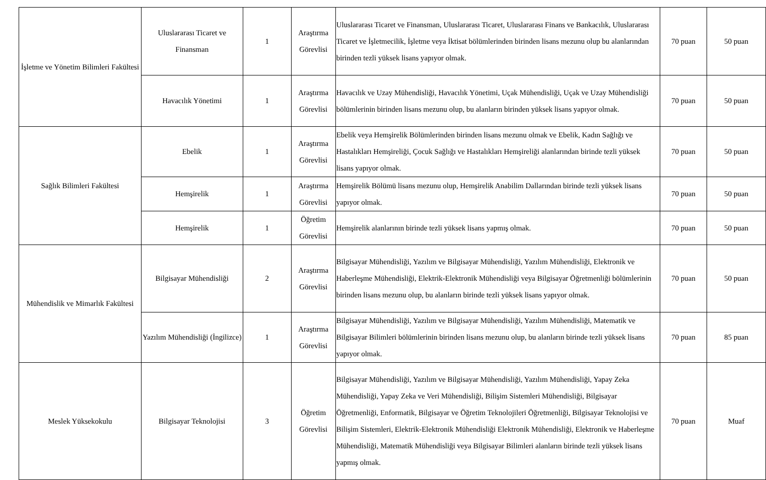| İşletme ve Yönetim Bilimleri Fakültesi | Uluslararası Ticaret ve Finansman | 1 | Araştırma Görevlisi | Uluslararası Ticaret ve Finansman, Uluslararası Ticaret, Uluslararası Finans ve Bankacılık, Uluslararası Ticaret ve İşletmecilik, İşletme veya İktisat bölümlerinden birinden lisans mezunu olup bu alanlarından birinden tezli yüksek lisans yapıyor olmak. | 70 puan | 50 puan |
| | Havacılık Yönetimi | 1 | Araştırma Görevlisi | Havacılık ve Uzay Mühendisliği, Havacılık Yönetimi, Uçak Mühendisliği, Uçak ve Uzay Mühendisliği bölümlerinin birinden lisans mezunu olup, bu alanların birinden yüksek lisans yapıyor olmak. | 70 puan | 50 puan |
| Sağlık Bilimleri Fakültesi | Ebelik | 1 | Araştırma Görevlisi | Ebelik veya Hemşirelik Bölümlerinden birinden lisans mezunu olmak ve Ebelik, Kadın Sağlığı ve Hastalıkları Hemşireliği, Çocuk Sağlığı ve Hastalıkları Hemşireliği alanlarından birinde tezli yüksek lisans yapıyor olmak. | 70 puan | 50 puan |
| | Hemşirelik | 1 | Araştırma Görevlisi | Hemşirelik Bölümü lisans mezunu olup, Hemşirelik Anabilim Dallarından birinde tezli yüksek lisans yapıyor olmak. | 70 puan | 50 puan |
| | Hemşirelik | 1 | Öğretim Görevlisi | Hemşirelik alanlarının birinde tezli yüksek lisans yapmış olmak. | 70 puan | 50 puan |
| Mühendislik ve Mimarlık Fakültesi | Bilgisayar Mühendisliği | 2 | Araştırma Görevlisi | Bilgisayar Mühendisliği, Yazılım ve Bilgisayar Mühendisliği, Yazılım Mühendisliği, Elektronik ve Haberleşme Mühendisliği, Elektrik-Elektronik Mühendisliği veya Bilgisayar Öğretmenliği bölümlerinin birinden lisans mezunu olup, bu alanların birinde tezli yüksek lisans yapıyor olmak. | 70 puan | 50 puan |
| | Yazılım Mühendisliği (İngilizce) | 1 | Araştırma Görevlisi | Bilgisayar Mühendisliği, Yazılım ve Bilgisayar Mühendisliği, Yazılım Mühendisliği, Matematik ve Bilgisayar Bilimleri bölümlerinin birinden lisans mezunu olup, bu alanların birinde tezli yüksek lisans yapıyor olmak. | 70 puan | 85 puan |
| Meslek Yüksekokulu | Bilgisayar Teknolojisi | 3 | Öğretim Görevlisi | Bilgisayar Mühendisliği, Yazılım ve Bilgisayar Mühendisliği, Yazılım Mühendisliği, Yapay Zeka Mühendisliği, Yapay Zeka ve Veri Mühendisliği, Bilişim Sistemleri Mühendisliği, Bilgisayar Öğretmenliği, Enformatik, Bilgisayar ve Öğretim Teknolojileri Öğretmenliği, Bilgisayar Teknolojisi ve Bilişim Sistemleri, Elektrik-Elektronik Mühendisliği Elektronik Mühendisliği, Elektronik ve Haberleşme Mühendisliği, Matematik Mühendisliği veya Bilgisayar Bilimleri alanların birinde tezli yüksek lisans yapmış olmak. | 70 puan | Muaf |